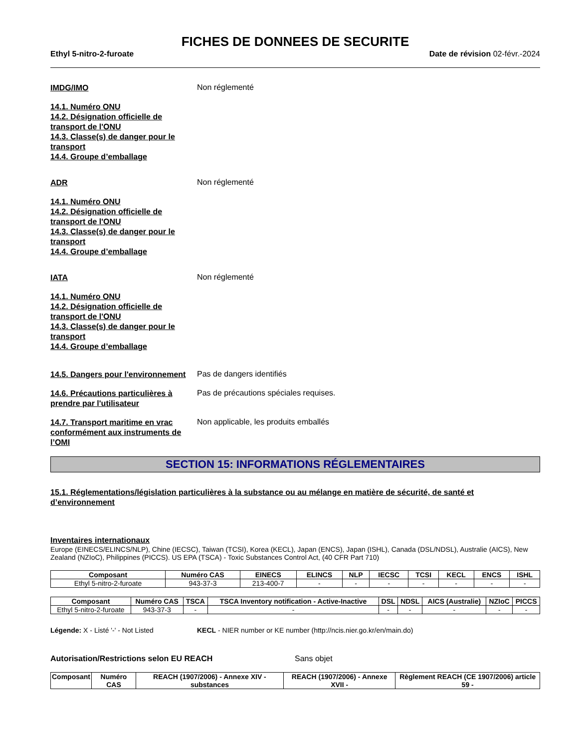FICHES DE DONNEES DE SECURITE
Ethyl 5-nitro-2-furoate Date de révision 02-févr.-2024
IMDG/IMO
Non réglementé
14.1. Numéro ONU
14.2. Désignation officielle de
transport de l'ONU
14.3. Classe(s) de danger pour le
transport
14.4. Groupe d’emballage
ADR
Non réglementé
14.1. Numéro ONU
14.2. Désignation officielle de
transport de l'ONU
14.3. Classe(s) de danger pour le
transport
14.4. Groupe d’emballage
IATA
Non réglementé
14.1. Numéro ONU
14.2. Désignation officielle de
transport de l'ONU
14.3. Classe(s) de danger pour le
transport
14.4. Groupe d’emballage
14.5. Dangers pour l'environnement
Pas de dangers identifiés
14.6. Précautions particulières à prendre par l'utilisateur
Pas de précautions spéciales requises.
14.7. Transport maritime en vrac conformément aux instruments de l’OMI
Non applicable, les produits emballés
SECTION 15: INFORMATIONS RÉGLEMENTAIRES
15.1. Réglementations/législation particulières à la substance ou au mélange en matière de sécurité, de santé et d’environnement
Inventaires internationaux
Europe (EINECS/ELINCS/NLP), Chine (IECSC), Taiwan (TCSI), Korea (KECL), Japan (ENCS), Japan (ISHL), Canada (DSL/NDSL), Australie (AICS), New Zealand (NZIoC), Philippines (PICCS). US EPA (TSCA) - Toxic Substances Control Act, (40 CFR Part 710)
| Composant | Numéro CAS | EINECS | ELINCS | NLP | IECSC | TCSI | KECL | ENCS | ISHL |
| --- | --- | --- | --- | --- | --- | --- | --- | --- | --- |
| Ethyl 5-nitro-2-furoate | 943-37-3 | 213-400-7 | - | - | - | - | - | - | - |
| Composant | Numéro CAS | TSCA | TSCA Inventory notification - Active-Inactive | DSL | NDSL | AICS (Australie) | NZIoC | PICCS |
| --- | --- | --- | --- | --- | --- | --- | --- | --- |
| Ethyl 5-nitro-2-furoate | 943-37-3 | - | - | - | - | - | - | - |
Légende: X - Listé '-' - Not Listed KECL - NIER number or KE number (http://ncis.nier.go.kr/en/main.do)
Autorisation/Restrictions selon EU REACH Sans objet
| Composant | Numéro CAS | REACH (1907/2006) - Annexe XIV - substances | REACH (1907/2006) - Annexe XVII - | Règlement REACH (CE 1907/2006) article 59 - |
| --- | --- | --- | --- | --- |